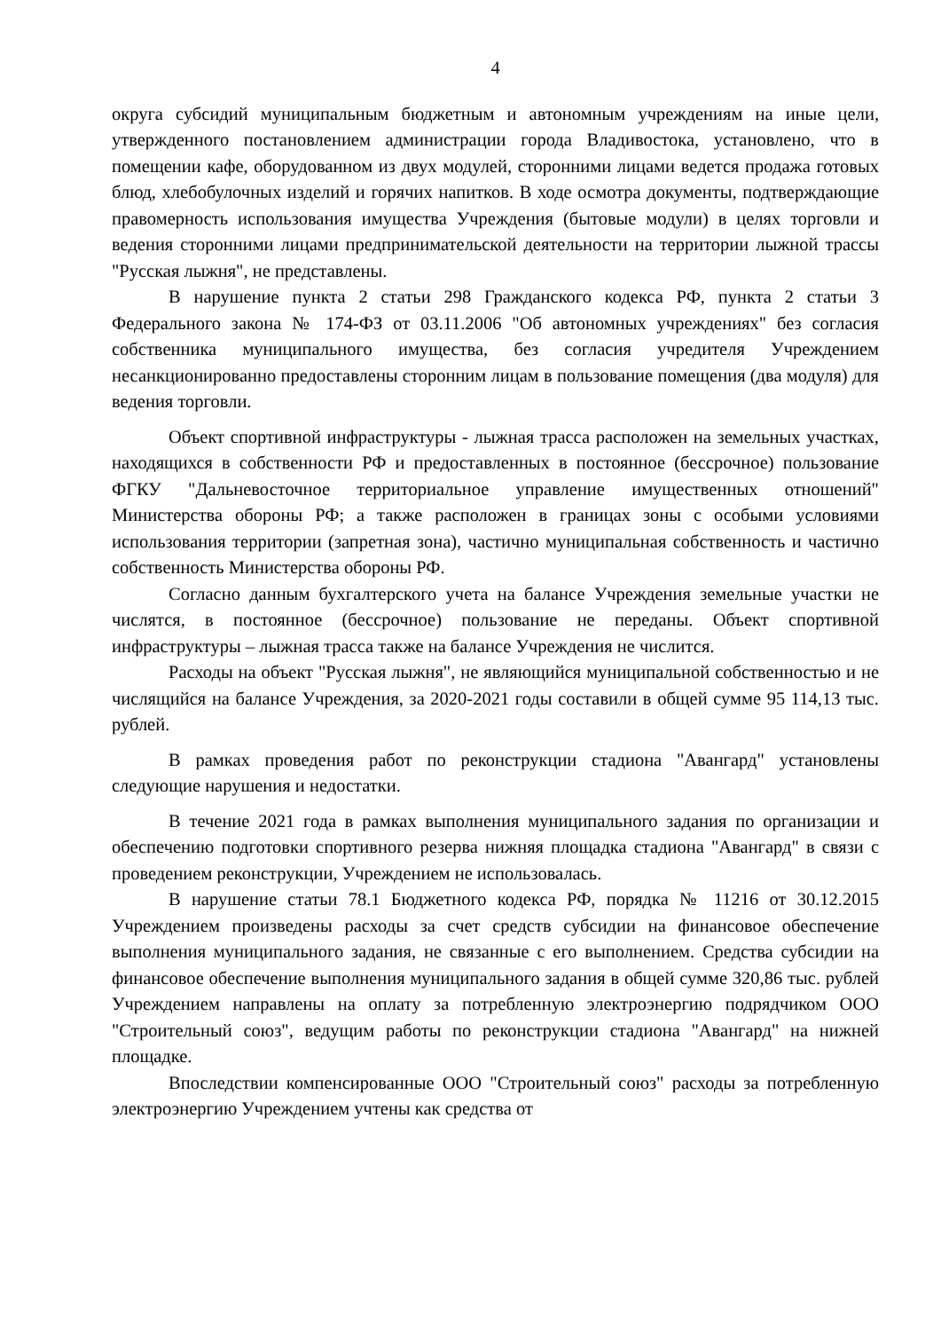4
округа субсидий муниципальным бюджетным и автономным учреждениям на иные цели, утвержденного постановлением администрации города Владивостока, установлено, что в помещении кафе, оборудованном из двух модулей, сторонними лицами ведется продажа готовых блюд, хлебобулочных изделий и горячих напитков. В ходе осмотра документы, подтверждающие правомерность использования имущества Учреждения (бытовые модули) в целях торговли и ведения сторонними лицами предпринимательской деятельности на территории лыжной трассы "Русская лыжня", не представлены.
В нарушение пункта 2 статьи 298 Гражданского кодекса РФ, пункта 2 статьи 3 Федерального закона № 174-ФЗ от 03.11.2006 "Об автономных учреждениях" без согласия собственника муниципального имущества, без согласия учредителя Учреждением несанкционированно предоставлены сторонним лицам в пользование помещения (два модуля) для ведения торговли.
Объект спортивной инфраструктуры - лыжная трасса расположен на земельных участках, находящихся в собственности РФ и предоставленных в постоянное (бессрочное) пользование ФГКУ "Дальневосточное территориальное управление имущественных отношений" Министерства обороны РФ; а также расположен в границах зоны с особыми условиями использования территории (запретная зона), частично муниципальная собственность и частично собственность Министерства обороны РФ.
Согласно данным бухгалтерского учета на балансе Учреждения земельные участки не числятся, в постоянное (бессрочное) пользование не переданы. Объект спортивной инфраструктуры – лыжная трасса также на балансе Учреждения не числится.
Расходы на объект "Русская лыжня", не являющийся муниципальной собственностью и не числящийся на балансе Учреждения, за 2020-2021 годы составили в общей сумме 95 114,13 тыс. рублей.
В рамках проведения работ по реконструкции стадиона "Авангард" установлены следующие нарушения и недостатки.
В течение 2021 года в рамках выполнения муниципального задания по организации и обеспечению подготовки спортивного резерва нижняя площадка стадиона "Авангард" в связи с проведением реконструкции, Учреждением не использовалась.
В нарушение статьи 78.1 Бюджетного кодекса РФ, порядка № 11216 от 30.12.2015 Учреждением произведены расходы за счет средств субсидии на финансовое обеспечение выполнения муниципального задания, не связанные с его выполнением. Средства субсидии на финансовое обеспечение выполнения муниципального задания в общей сумме 320,86 тыс. рублей Учреждением направлены на оплату за потребленную электроэнергию подрядчиком ООО "Строительный союз", ведущим работы по реконструкции стадиона "Авангард" на нижней площадке.
Впоследствии компенсированные ООО "Строительный союз" расходы за потребленную электроэнергию Учреждением учтены как средства от